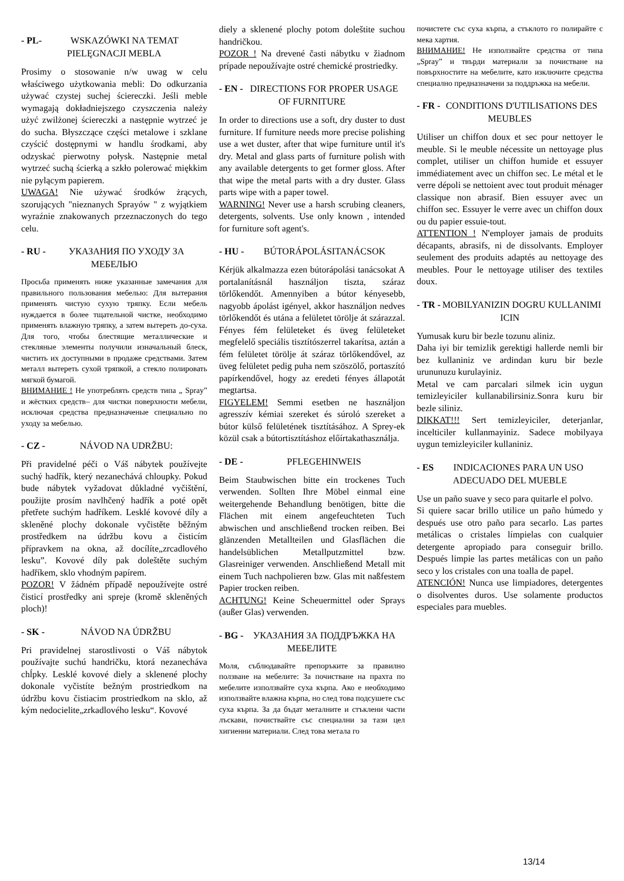- PL- WSKAZÓWKI NA TEMAT PIELĘGNACJI MEBLA
Prosimy o stosowanie n/w uwag w celu właściwego użytkowania mebli: Do odkurzania używać czystej suchej ściereczki. Jeśli meble wymagają dokładniejszego czyszczenia należy użyć zwilżonej ściereczki a następnie wytrzeć je do sucha. Błyszczące części metalowe i szklane czyścić dostępnymi w handlu środkami, aby odzyskać pierwotny połysk. Następnie metal wytrzeć suchą ścierką a szkło polerować miękkim nie pylącym papierem.
UWAGA! Nie używać środków żrących, szorujących "nieznanych Sprayów " z wyjątkiem wyraźnie znakowanych przeznaczonych do tego celu.
- RU - УКАЗАНИЯ ПО УХОДУ ЗА МЕБЕЛЬЮ
Просьба применять ниже указанные замечания для правильного пользования мебелью: Для вытерания применять чистую сухую тряпку. Если мебель нуждается в более тщательной чистке, необходимо применять влажную тряпку, а затем вытереть до-суха. Для того, чтобы блестящие металлические и стекляные элементы получили изначальный блеск, чистить их доступными в продаже средствами. Затем металл вытереть сухой тряпкой, а стекло полировать мягкой бумагой.
ВНИМАНИЕ ! Не употреблять средств типа „ Spray” и жёстких средств– для чистки поверхности мебели, исключая средства предназначеные специально по уходу за мебелью.
- CZ - NÁVOD NA UDRŽBU:
Při pravidelné péči o Váš nábytek používejte suchý hadřík, který nezanechává chloupky. Pokud bude nábytek vyžadovat důkladné vyčištění, použijte prosím navlhčený hadřík a poté opět přetřete suchým hadříkem. Lesklé kovové díly a skleněné plochy dokonale vyčistěte běžným prostředkem na údržbu kovu a čisticím přípravkem na okna, až docílíte„zrcadlového lesku”. Kovové díly pak doleštěte suchým hadříkem, sklo vhodným papírem.
POZOR! V žádném případě nepoužívejte ostré čisticí prostředky ani spreje (kromě skleněných ploch)!
- SK - NÁVOD NA ÚDRŽBU
Pri pravidelnej starostlivosti o Váš nábytok používajte suchú handričku, ktorá nezanecháva chĺpky. Lesklé kovové diely a sklenené plochy dokonale vyčistíte bežným prostriedkom na údržbu kovu čistiacim prostriedkom na sklo, až kým nedocielite„zrkadlového lesku“. Kovové
diely a sklenené plochy potom doleštite suchou handričkou.
POZOR ! Na drevené časti nábytku v žiadnom prípade nepoužívajte ostré chemické prostriedky.
- EN - DIRECTIONS FOR PROPER USAGE OF FURNITURE
In order to directions use a soft, dry duster to dust furniture. If furniture needs more precise polishing use a wet duster, after that wipe furniture until it's dry. Metal and glass parts of furniture polish with any available detergents to get former gloss. After that wipe the metal parts with a dry duster. Glass parts wipe with a paper towel.
WARNING! Never use a harsh scrubing cleaners, detergents, solvents. Use only known , intended for furniture soft agent's.
- HU - BÚTORÁPOLÁSITANÁCSOK
Kérjük alkalmazza ezen bútorápolási tanácsokat A portalanításnál használjon tiszta, száraz törlőkendőt. Amennyiben a bútor kényesebb, nagyobb ápolást igényel, akkor használjon nedves törlőkendőt és utána a felületet törölje át szárazzal. Fényes fém felületeket és üveg felületeket megfelelő speciális tisztítószerrel takarítsa, aztán a fém felületet törölje át száraz törlőkendővel, az üveg felületet pedig puha nem szöszölő, portaszító papírkendővel, hogy az eredeti fényes állapotát megtartsa.
FIGYELEM! Semmi esetben ne használjon agresszív kémiai szereket és súroló szereket a bútor külső felületének tisztításához. A Sprey-ek közül csak a bútortisztításhoz előírtakathasználja.
- DE - PFLEGEHINWEIS
Beim Staubwischen bitte ein trockenes Tuch verwenden. Sollten Ihre Möbel einmal eine weitergehende Behandlung benötigen, bitte die Flächen mit einem angefeuchteten Tuch abwischen und anschließend trocken reiben. Bei glänzenden Metallteilen und Glasflächen die handelsüblichen Metallputzmittel bzw. Glasreiniger verwenden. Anschließend Metall mit einem Tuch nachpolieren bzw. Glas mit naßfestem Papier trocken reiben.
ACHTUNG! Keine Scheuermittel oder Sprays (außer Glas) verwenden.
- BG - УКАЗАНИЯ ЗА ПОДДРЪЖКА НА МЕБЕЛИТЕ
Моля, съблюдавайте препоръките за правилно ползване на мебелите: За почистване на прахта по мебелите използвайте суха кърпа. Ако е необходимо използвайте влажна кърпа, но след това подсушете със суха кърпа. За да бъдат металните и стъклени части лъскави, почиствайте със специални за тази цел хигиенни материали. След това метала го
почистете със суха кърпа, а стъклото го полирайте с мека хартия.
ВНИМАНИЕ! Не използвайте средства от типа „Spray” и твърди материали за почистване на повърхностите на мебелите, като изключите средства специално предназначени за поддръжка на мебели.
- FR - CONDITIONS D'UTILISATIONS DES MEUBLES
Utiliser un chiffon doux et sec pour nettoyer le meuble. Si le meuble nécessite un nettoyage plus complet, utiliser un chiffon humide et essuyer immédiatement avec un chiffon sec. Le métal et le verre dépoli se nettoient avec tout produit ménager classique non abrasif. Bien essuyer avec un chiffon sec. Essuyer le verre avec un chiffon doux ou du papier essuie-tout.
ATTENTION ! N'employer jamais de produits décapants, abrasifs, ni de dissolvants. Employer seulement des produits adaptés au nettoyage des meubles. Pour le nettoyage utiliser des textiles doux.
- TR - MOBILYANIZIN DOGRU KULLANIMI ICIN
Yumusak kuru bir bezle tozunu aliniz.
Daha iyi bir temizlik gerektigi hallerde nemli bir bez kullaniniz ve ardindan kuru bir bezle urununuzu kurulayiniz.
Metal ve cam parcalari silmek icin uygun temizleyiciler kullanabilirsiniz.Sonra kuru bir bezle siliniz.
DIKKAT!!! Sert temizleyiciler, deterjanlar, incelticiler kullanmayiniz. Sadece mobilyaya uygun temizleyiciler kullaniniz.
- ES INDICACIONES PARA UN USO ADECUADO DEL MUEBLE
Use un paño suave y seco para quitarle el polvo.
Si quiere sacar brillo utilice un paño húmedo y después use otro paño para secarlo. Las partes metálicas o cristales límpielas con cualquier detergente apropiado para conseguir brillo. Después limpie las partes metálicas con un paño seco y los cristales con una toalla de papel.
ATENCIÓN! Nunca use limpiadores, detergentes o disolventes duros. Use solamente productos especiales para muebles.
13/14